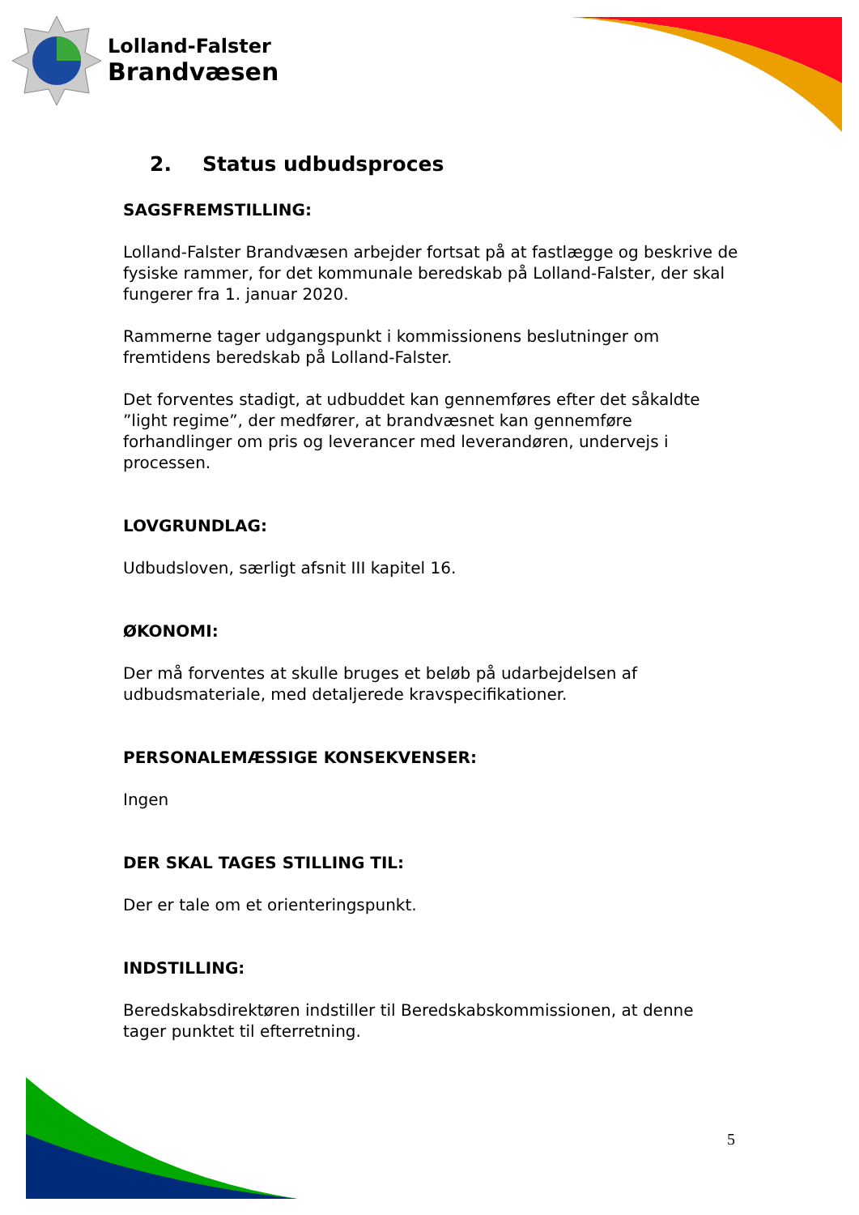Lolland-Falster
Brandvæsen
2. Status udbudsproces
SAGSFREMSTILLING:
Lolland-Falster Brandvæsen arbejder fortsat på at fastlægge og beskrive de fysiske rammer, for det kommunale beredskab på Lolland-Falster, der skal fungerer fra 1. januar 2020.
Rammerne tager udgangspunkt i kommissionens beslutninger om fremtidens beredskab på Lolland-Falster.
Det forventes stadigt, at udbuddet kan gennemføres efter det såkaldte ”light regime”, der medfører, at brandvæsnet kan gennemføre forhandlinger om pris og leverancer med leverandøren, undervejs i processen.
LOVGRUNDLAG:
Udbudsloven, særligt afsnit III kapitel 16.
ØKONOMI:
Der må forventes at skulle bruges et beløb på udarbejdelsen af udbudsmateriale, med detaljerede kravspecifikationer.
PERSONALEMÆSSIGE KONSEKVENSER:
Ingen
DER SKAL TAGES STILLING TIL:
Der er tale om et orienteringspunkt.
INDSTILLING:
Beredskabsdirektøren indstiller til Beredskabskommissionen, at denne tager punktet til efterretning.
5